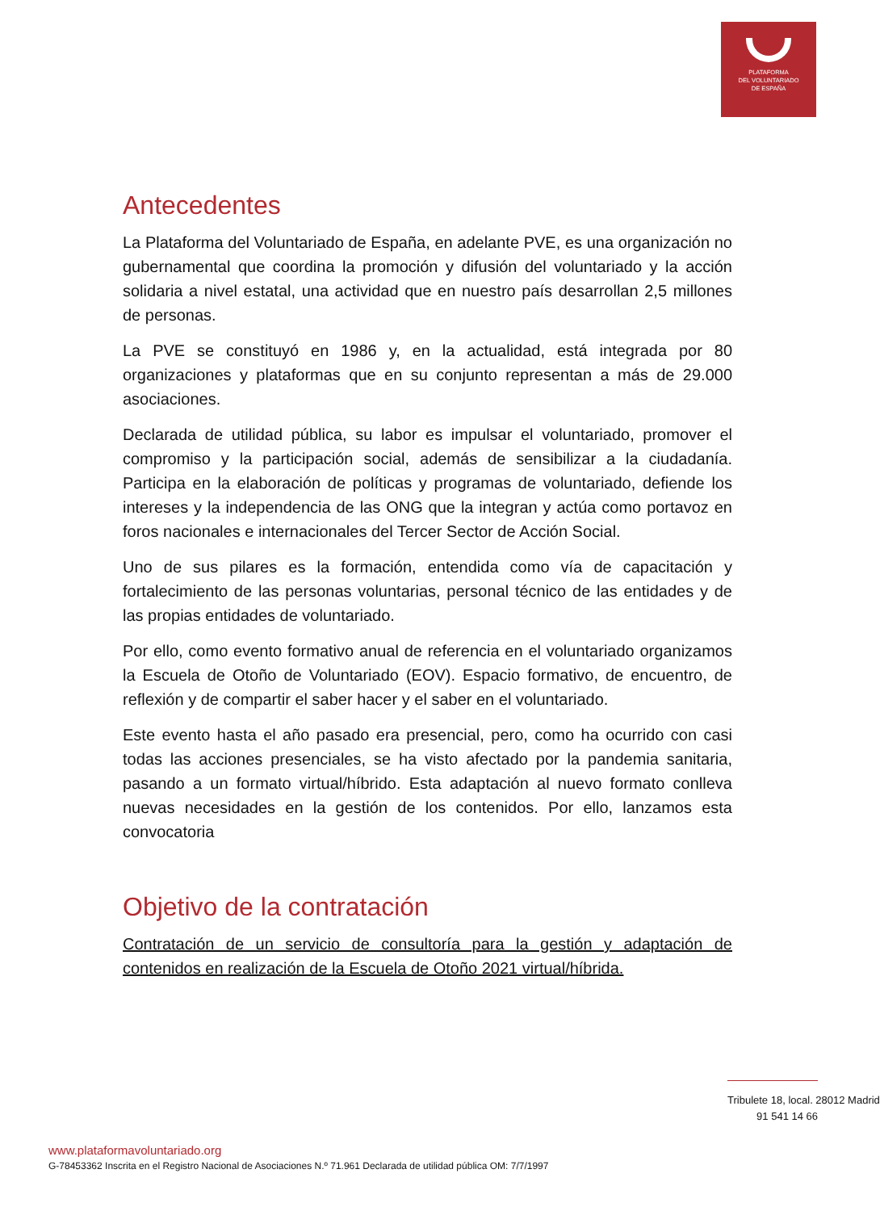PLATAFORMA
DEL VOLUNTARIADO
DE ESPAÑA
Antecedentes
La Plataforma del Voluntariado de España, en adelante PVE, es una organización no gubernamental que coordina la promoción y difusión del voluntariado y la acción solidaria a nivel estatal, una actividad que en nuestro país desarrollan 2,5 millones de personas.
La PVE se constituyó en 1986 y, en la actualidad, está integrada por 80 organizaciones y plataformas que en su conjunto representan a más de 29.000 asociaciones.
Declarada de utilidad pública, su labor es impulsar el voluntariado, promover el compromiso y la participación social, además de sensibilizar a la ciudadanía. Participa en la elaboración de políticas y programas de voluntariado, defiende los intereses y la independencia de las ONG que la integran y actúa como portavoz en foros nacionales e internacionales del Tercer Sector de Acción Social.
Uno de sus pilares es la formación, entendida como vía de capacitación y fortalecimiento de las personas voluntarias, personal técnico de las entidades y de las propias entidades de voluntariado.
Por ello, como evento formativo anual de referencia en el voluntariado organizamos la Escuela de Otoño de Voluntariado (EOV). Espacio formativo, de encuentro, de reflexión y de compartir el saber hacer y el saber en el voluntariado.
Este evento hasta el año pasado era presencial, pero, como ha ocurrido con casi todas las acciones presenciales, se ha visto afectado por la pandemia sanitaria, pasando a un formato virtual/híbrido. Esta adaptación al nuevo formato conlleva nuevas necesidades en la gestión de los contenidos. Por ello, lanzamos esta convocatoria
Objetivo de la contratación
Contratación de un servicio de consultoría para la gestión y adaptación de contenidos en realización de la Escuela de Otoño 2021 virtual/híbrida.
Tribulete 18, local. 28012 Madrid
91 541 14 66
www.plataformavoluntariado.org
G-78453362 Inscrita en el Registro Nacional de Asociaciones N.º 71.961 Declarada de utilidad pública OM: 7/7/1997